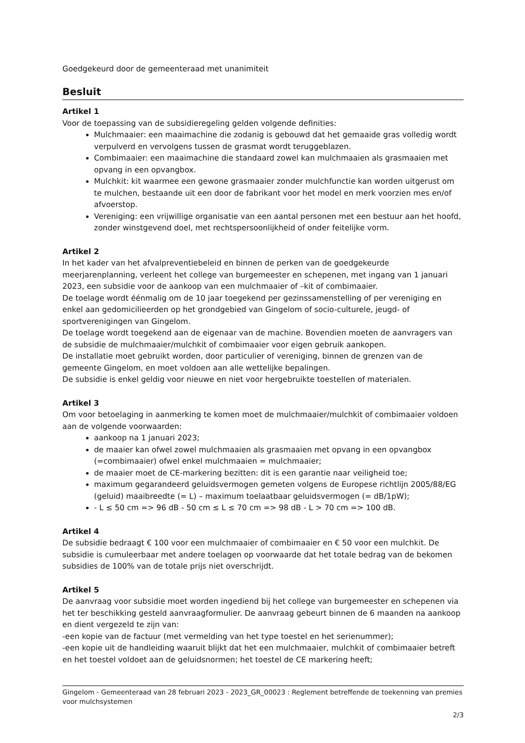Goedgekeurd door de gemeenteraad met unanimiteit
Besluit
Artikel 1
Voor de toepassing van de subsidieregeling gelden volgende definities:
Mulchmaaier: een maaimachine die zodanig is gebouwd dat het gemaaide gras volledig wordt verpulverd en vervolgens tussen de grasmat wordt teruggeblazen.
Combimaaier: een maaimachine die standaard zowel kan mulchmaaien als grasmaaien met opvang in een opvangbox.
Mulchkit: kit waarmee een gewone grasmaaier zonder mulchfunctie kan worden uitgerust om te mulchen, bestaande uit een door de fabrikant voor het model en merk voorzien mes en/of afvoerstop.
Vereniging: een vrijwillige organisatie van een aantal personen met een bestuur aan het hoofd, zonder winstgevend doel, met rechtspersoonlijkheid of onder feitelijke vorm.
Artikel 2
In het kader van het afvalpreventiebeleid en binnen de perken van de goedgekeurde meerjarenplanning, verleent het college van burgemeester en schepenen, met ingang van 1 januari 2023, een subsidie voor de aankoop van een mulchmaaier of –kit of combimaaier.
De toelage wordt éénmalig om de 10 jaar toegekend per gezinssamenstelling of per vereniging en enkel aan gedomicilieerden op het grondgebied van Gingelom of socio-culturele, jeugd- of sportverenigingen van Gingelom.
De toelage wordt toegekend aan de eigenaar van de machine. Bovendien moeten de aanvragers van de subsidie de mulchmaaier/mulchkit of combimaaier voor eigen gebruik aankopen.
De installatie moet gebruikt worden, door particulier of vereniging, binnen de grenzen van de gemeente Gingelom, en moet voldoen aan alle wettelijke bepalingen.
De subsidie is enkel geldig voor nieuwe en niet voor hergebruikte toestellen of materialen.
Artikel 3
Om voor betoelaging in aanmerking te komen moet de mulchmaaier/mulchkit of combimaaier voldoen aan de volgende voorwaarden:
aankoop na 1 januari 2023;
de maaier kan ofwel zowel mulchmaaien als grasmaaien met opvang in een opvangbox (=combimaaier) ofwel enkel mulchmaaien = mulchmaaier;
de maaier moet de CE-markering bezitten: dit is een garantie naar veiligheid toe;
maximum gegarandeerd geluidsvermogen gemeten volgens de Europese richtlijn 2005/88/EG (geluid) maaibreedte (= L) – maximum toelaatbaar geluidsvermogen (= dB/1pW);
- L ≤ 50 cm => 96 dB - 50 cm ≤ L ≤ 70 cm => 98 dB - L > 70 cm => 100 dB.
Artikel 4
De subsidie bedraagt € 100 voor een mulchmaaier of combimaaier en € 50 voor een mulchkit. De subsidie is cumuleerbaar met andere toelagen op voorwaarde dat het totale bedrag van de bekomen subsidies de 100% van de totale prijs niet overschrijdt.
Artikel 5
De aanvraag voor subsidie moet worden ingediend bij het college van burgemeester en schepenen via het ter beschikking gesteld aanvraagformulier. De aanvraag gebeurt binnen de 6 maanden na aankoop en dient vergezeld te zijn van:
-een kopie van de factuur (met vermelding van het type toestel en het serienummer);
-een kopie uit de handleiding waaruit blijkt dat het een mulchmaaier, mulchkit of combimaaier betreft en het toestel voldoet aan de geluidsnormen; het toestel de CE markering heeft;
Gingelom - Gemeenteraad van 28 februari 2023 - 2023_GR_00023 : Reglement betreffende de toekenning van premies voor mulchsystemen
2/3